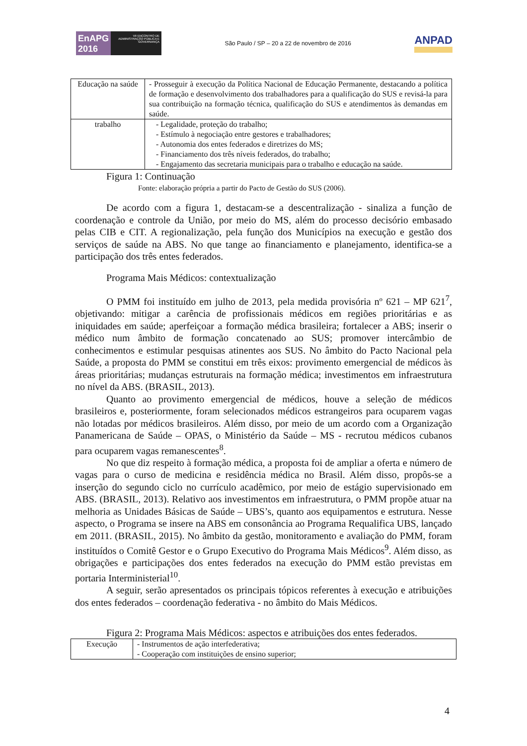EnAPG
2016
VII ENCONTRO DE ADMINISTRAÇÃO PÚBLICA E GOVERNANÇA
São Paulo / SP – 20 a 22 de novembro de 2016
ANPAD
| Educação na saúde | - Prosseguir à execução da Política Nacional de Educação Permanente, destacando a política de formação e desenvolvimento dos trabalhadores para a qualificação do SUS e revisá-la para sua contribuição na formação técnica, qualificação do SUS e atendimentos às demandas em saúde. |
| trabalho | - Legalidade, proteção do trabalho; - Estímulo à negociação entre gestores e trabalhadores; - Autonomia dos entes federados e diretrizes do MS; - Financiamento dos três níveis federados, do trabalho; - Engajamento das secretaria municipais para o trabalho e educação na saúde. |
Figura 1: Continuação
Fonte: elaboração própria a partir do Pacto de Gestão do SUS (2006).
De acordo com a figura 1, destacam-se a descentralização - sinaliza a função de coordenação e controle da União, por meio do MS, além do processo decisório embasado pelas CIB e CIT. A regionalização, pela função dos Municípios na execução e gestão dos serviços de saúde na ABS. No que tange ao financiamento e planejamento, identifica-se a participação dos três entes federados.
Programa Mais Médicos: contextualização
O PMM foi instituído em julho de 2013, pela medida provisória nº 621 – MP 621<sup>7</sup>, objetivando: mitigar a carência de profissionais médicos em regiões prioritárias e as iniquidades em saúde; aperfeiçoar a formação médica brasileira; fortalecer a ABS; inserir o médico num âmbito de formação concatenado ao SUS; promover intercâmbio de conhecimentos e estimular pesquisas atinentes aos SUS. No âmbito do Pacto Nacional pela Saúde, a proposta do PMM se constitui em três eixos: provimento emergencial de médicos às áreas prioritárias; mudanças estruturais na formação médica; investimentos em infraestrutura no nível da ABS. (BRASIL, 2013).
Quanto ao provimento emergencial de médicos, houve a seleção de médicos brasileiros e, posteriormente, foram selecionados médicos estrangeiros para ocuparem vagas não lotadas por médicos brasileiros. Além disso, por meio de um acordo com a Organização Panamericana de Saúde – OPAS, o Ministério da Saúde – MS - recrutou médicos cubanos para ocuparem vagas remanescentes<sup>8</sup>.
No que diz respeito à formação médica, a proposta foi de ampliar a oferta e número de vagas para o curso de medicina e residência médica no Brasil. Além disso, propôs-se a inserção do segundo ciclo no currículo acadêmico, por meio de estágio supervisionado em ABS. (BRASIL, 2013). Relativo aos investimentos em infraestrutura, o PMM propõe atuar na melhoria as Unidades Básicas de Saúde – UBS’s, quanto aos equipamentos e estrutura. Nesse aspecto, o Programa se insere na ABS em consonância ao Programa Requalifica UBS, lançado em 2011. (BRASIL, 2015). No âmbito da gestão, monitoramento e avaliação do PMM, foram instituídos o Comitê Gestor e o Grupo Executivo do Programa Mais Médicos<sup>9</sup>. Além disso, as obrigações e participações dos entes federados na execução do PMM estão previstas em portaria Interministerial<sup>10</sup>.
A seguir, serão apresentados os principais tópicos referentes à execução e atribuições dos entes federados – coordenação federativa - no âmbito do Mais Médicos.
Figura 2: Programa Mais Médicos: aspectos e atribuições dos entes federados.
| Execução | - Instrumentos de ação interfederativa; - Cooperação com instituições de ensino superior; |
4